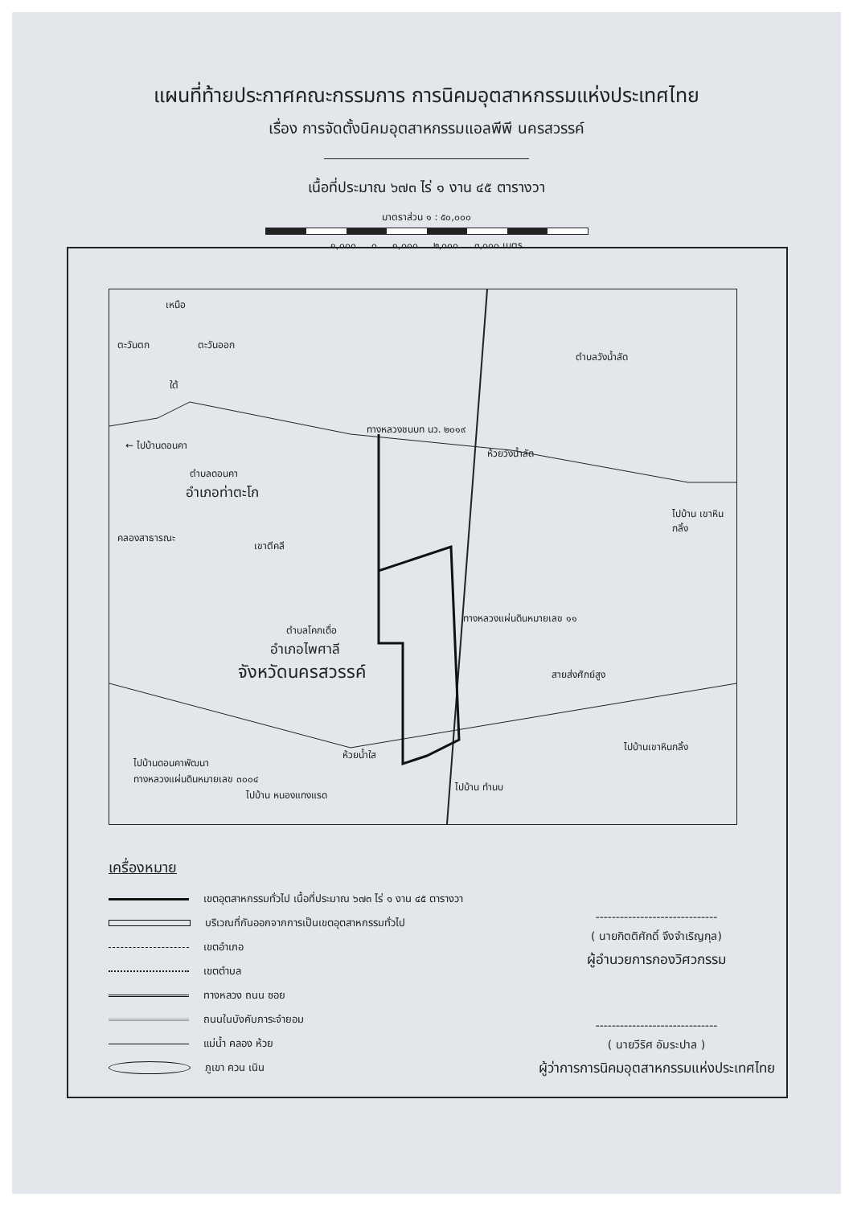แผนที่ท้ายประกาศคณะกรรมการ การนิคมอุตสาหกรรมแห่งประเทศไทย
เรื่อง การจัดตั้งนิคมอุตสาหกรรมแอลพีพี นครสวรรค์
เนื้อที่ประมาณ ๖๗๓ ไร่ ๑ งาน ๔๕ ตารางวา
มาตราส่วน ๑ : ๕๐,๐๐๐
๑,๐๐๐ ๐ ๑,๐๐๐ ๒,๐๐๐ ๓,๐๐๐ เมตร
เหนือ
ตะวันตก ตะวันออก
ใต้
ตำบลวังน้ำลัด
ทางหลวงชนบท นว. ๒๐๑๙
← ไปบ้านดอนคา
ห้วยวังน้ำลัด
ตำบลดอนคา
อำเภอท่าตะโก
ไปบ้าน เขาหินกลิ้ง
คลองสาธารณะ
เขาตีคลี
ตำบลโคกเดื่อ
อำเภอไพศาลี
จังหวัดนครสวรรค์ สายส่งศักย์สูง
ห้วยน้ำใส
ไปบ้านดอนคาพัฒนา
ทางหลวงแผ่นดินหมายเลข ๓๐๐๔
ไปบ้าน หนองแทงแรด
ไปบ้าน ทำนบ
ไปบ้านเขาหินกลิ้ง
ทางหลวงแผ่นดินหมายเลข ๑๑
เครื่องหมาย
เขตอุตสาหกรรมทั่วไป เนื้อที่ประมาณ ๖๗๓ ไร่ ๑ งาน ๔๕ ตารางวา
บริเวณที่กันออกจากการเป็นเขตอุตสาหกรรมทั่วไป
เขตอำเภอ
เขตตำบล
ทางหลวง ถนน ซอย
ถนนในบังคับภาระจำยอม
แม่น้ำ คลอง ห้วย
ภูเขา ควน เนิน
------------------------------
( นายกิตติศักดิ์ จึงจำเริญกุล)
ผู้อำนวยการกองวิศวกรรม
------------------------------
( นายวีริศ อัมระปาล )
ผู้ว่าการการนิคมอุตสาหกรรมแห่งประเทศไทย